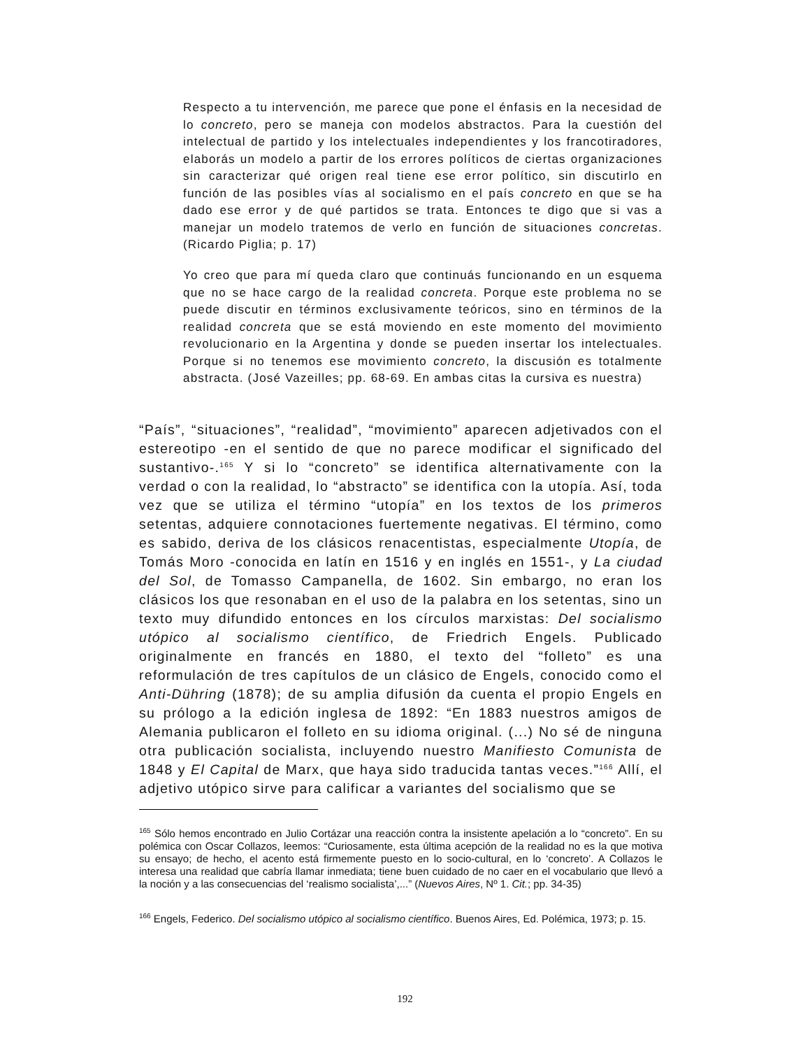Respecto a tu intervención, me parece que pone el énfasis en la necesidad de lo concreto, pero se maneja con modelos abstractos. Para la cuestión del intelectual de partido y los intelectuales independientes y los francotiradores, elaborás un modelo a partir de los errores políticos de ciertas organizaciones sin caracterizar qué origen real tiene ese error político, sin discutirlo en función de las posibles vías al socialismo en el país concreto en que se ha dado ese error y de qué partidos se trata. Entonces te digo que si vas a manejar un modelo tratemos de verlo en función de situaciones concretas. (Ricardo Piglia; p. 17)
Yo creo que para mí queda claro que continuás funcionando en un esquema que no se hace cargo de la realidad concreta. Porque este problema no se puede discutir en términos exclusivamente teóricos, sino en términos de la realidad concreta que se está moviendo en este momento del movimiento revolucionario en la Argentina y donde se pueden insertar los intelectuales. Porque si no tenemos ese movimiento concreto, la discusión es totalmente abstracta. (José Vazeilles; pp. 68-69. En ambas citas la cursiva es nuestra)
“País”, “situaciones”, “realidad”, “movimiento” aparecen adjetivados con el estereotipo -en el sentido de que no parece modificar el significado del sustantivo-.<sup>165</sup> Y si lo “concreto” se identifica alternativamente con la verdad o con la realidad, lo “abstracto” se identifica con la utopía. Así, toda vez que se utiliza el término “utopía” en los textos de los primeros setentas, adquiere connotaciones fuertemente negativas. El término, como es sabido, deriva de los clásicos renacentistas, especialmente Utopía, de Tomás Moro -conocida en latín en 1516 y en inglés en 1551-, y La ciudad del Sol, de Tomasso Campanella, de 1602. Sin embargo, no eran los clásicos los que resonaban en el uso de la palabra en los setentas, sino un texto muy difundido entonces en los círculos marxistas: Del socialismo utópico al socialismo científico, de Friedrich Engels. Publicado originalmente en francés en 1880, el texto del “folleto” es una reformulación de tres capítulos de un clásico de Engels, conocido como el Anti-Dühring (1878); de su amplia difusión da cuenta el propio Engels en su prólogo a la edición inglesa de 1892: “En 1883 nuestros amigos de Alemania publicaron el folleto en su idioma original. (...) No sé de ninguna otra publicación socialista, incluyendo nuestro Manifiesto Comunista de 1848 y El Capital de Marx, que haya sido traducida tantas veces.”<sup>166</sup> Allí, el adjetivo utópico sirve para calificar a variantes del socialismo que se
<sup>165</sup> Sólo hemos encontrado en Julio Cortázar una reacción contra la insistente apelación a lo “concreto”. En su polémica con Oscar Collazos, leemos: “Curiosamente, esta última acepción de la realidad no es la que motiva su ensayo; de hecho, el acento está firmemente puesto en lo socio-cultural, en lo ‘concreto’. A Collazos le interesa una realidad que cabría llamar inmediata; tiene buen cuidado de no caer en el vocabulario que llevó a la noción y a las consecuencias del ‘realismo socialista’,...” (Nuevos Aires, Nº 1. Cit.; pp. 34-35)
<sup>166</sup> Engels, Federico. Del socialismo utópico al socialismo científico. Buenos Aires, Ed. Polémica, 1973; p. 15.
192